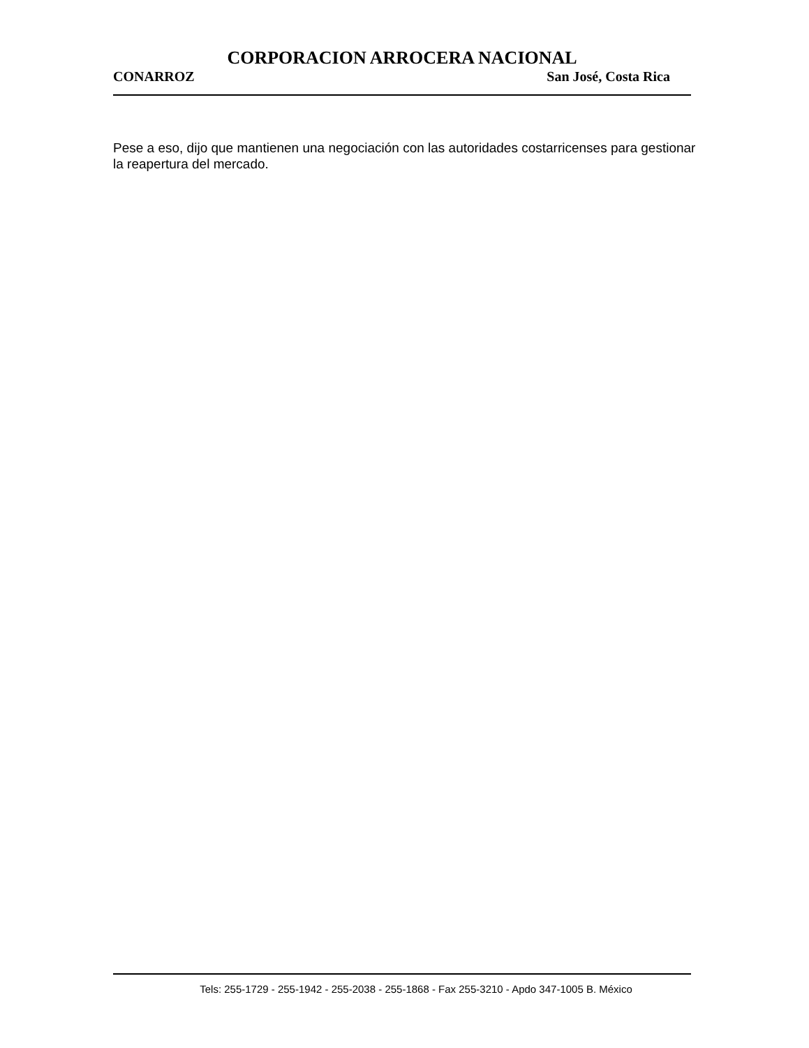CORPORACION ARROCERA NACIONAL
CONARROZ San José, Costa Rica
Pese a eso, dijo que mantienen una negociación con las autoridades costarricenses para gestionar la reapertura del mercado.
Tels: 255-1729 - 255-1942 - 255-2038 - 255-1868 - Fax 255-3210 - Apdo 347-1005 B. México